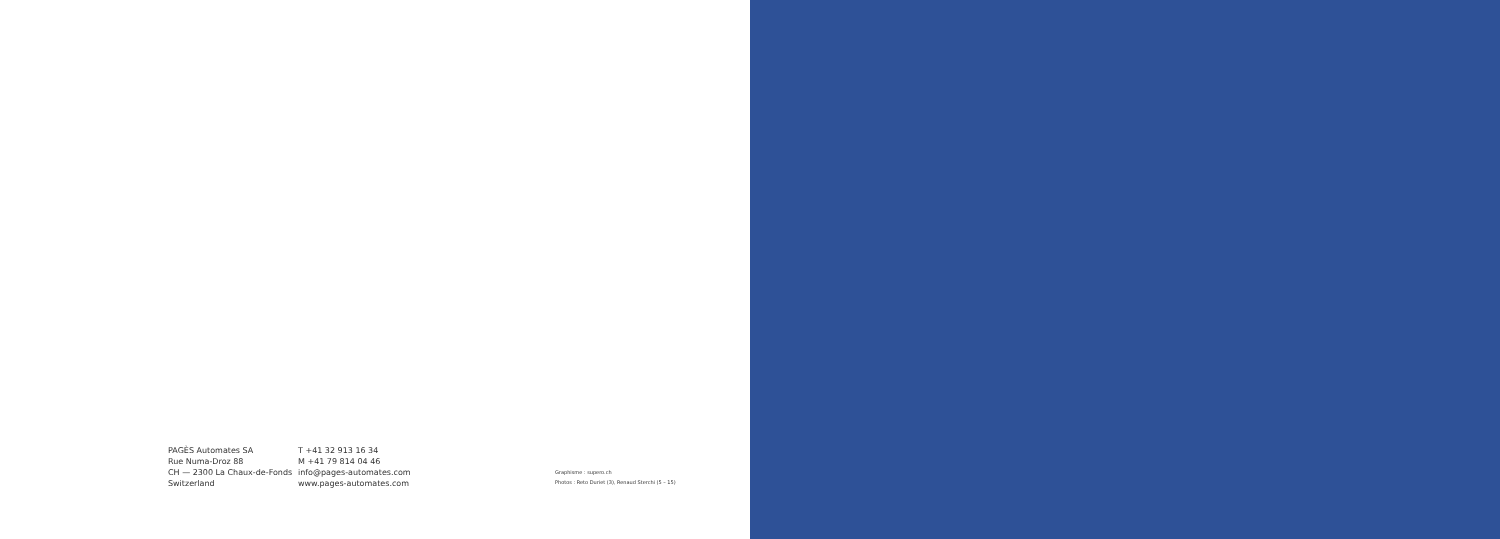PAGÈS Automates SA
Rue Numa-Droz 88
CH — 2300 La Chaux-de-Fonds
Switzerland
T +41 32 913 16 34
M +41 79 814 04 46
info@pages-automates.com
www.pages-automates.com
Graphisme : supero.ch
Photos : Reto Duriet (3), Renaud Sterchi (5 – 15)